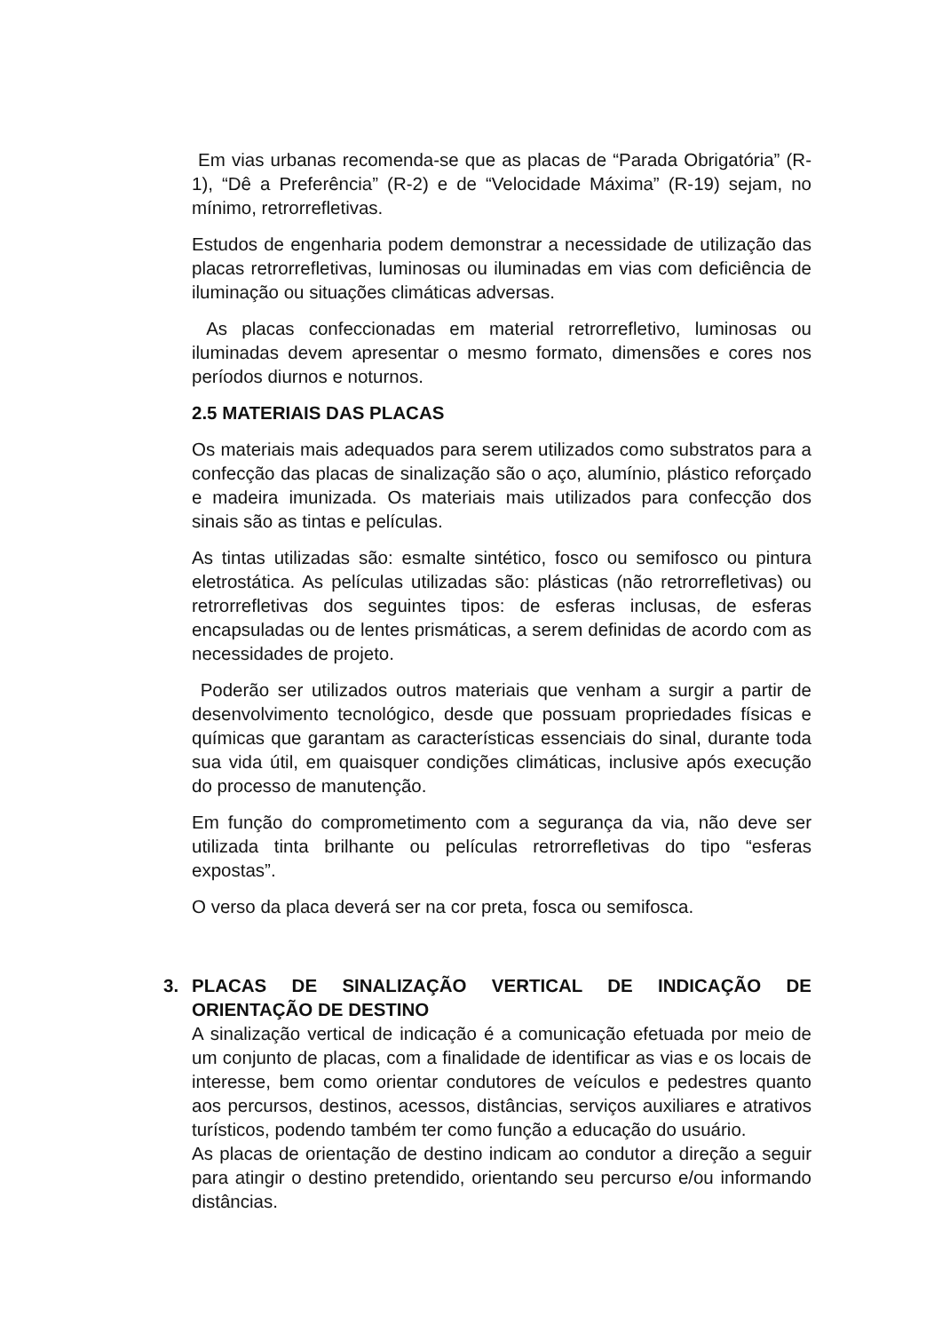Em vias urbanas recomenda-se que as placas de “Parada Obrigatória” (R-1), “Dê a Preferência” (R-2) e de “Velocidade Máxima” (R-19) sejam, no mínimo, retrorrefletivas.
Estudos de engenharia podem demonstrar a necessidade de utilização das placas retrorrefletivas, luminosas ou iluminadas em vias com deficiência de iluminação ou situações climáticas adversas.
As placas confeccionadas em material retrorrefletivo, luminosas ou iluminadas devem apresentar o mesmo formato, dimensões e cores nos períodos diurnos e noturnos.
2.5 MATERIAIS DAS PLACAS
Os materiais mais adequados para serem utilizados como substratos para a confecção das placas de sinalização são o aço, alumínio, plástico reforçado e madeira imunizada. Os materiais mais utilizados para confecção dos sinais são as tintas e películas.
As tintas utilizadas são: esmalte sintético, fosco ou semifosco ou pintura eletrostática. As películas utilizadas são: plásticas (não retrorrefletivas) ou retrorrefletivas dos seguintes tipos: de esferas inclusas, de esferas encapsuladas ou de lentes prismáticas, a serem definidas de acordo com as necessidades de projeto.
Poderão ser utilizados outros materiais que venham a surgir a partir de desenvolvimento tecnológico, desde que possuam propriedades físicas e químicas que garantam as características essenciais do sinal, durante toda sua vida útil, em quaisquer condições climáticas, inclusive após execução do processo de manutenção.
Em função do comprometimento com a segurança da via, não deve ser utilizada tinta brilhante ou películas retrorrefletivas do tipo “esferas expostas”.
O verso da placa deverá ser na cor preta, fosca ou semifosca.
3. PLACAS DE SINALIZAÇÃO VERTICAL DE INDICAÇÃO DE ORIENTAÇÃO DE DESTINO
A sinalização vertical de indicação é a comunicação efetuada por meio de um conjunto de placas, com a finalidade de identificar as vias e os locais de interesse, bem como orientar condutores de veículos e pedestres quanto aos percursos, destinos, acessos, distâncias, serviços auxiliares e atrativos turísticos, podendo também ter como função a educação do usuário.
As placas de orientação de destino indicam ao condutor a direção a seguir para atingir o destino pretendido, orientando seu percurso e/ou informando distâncias.